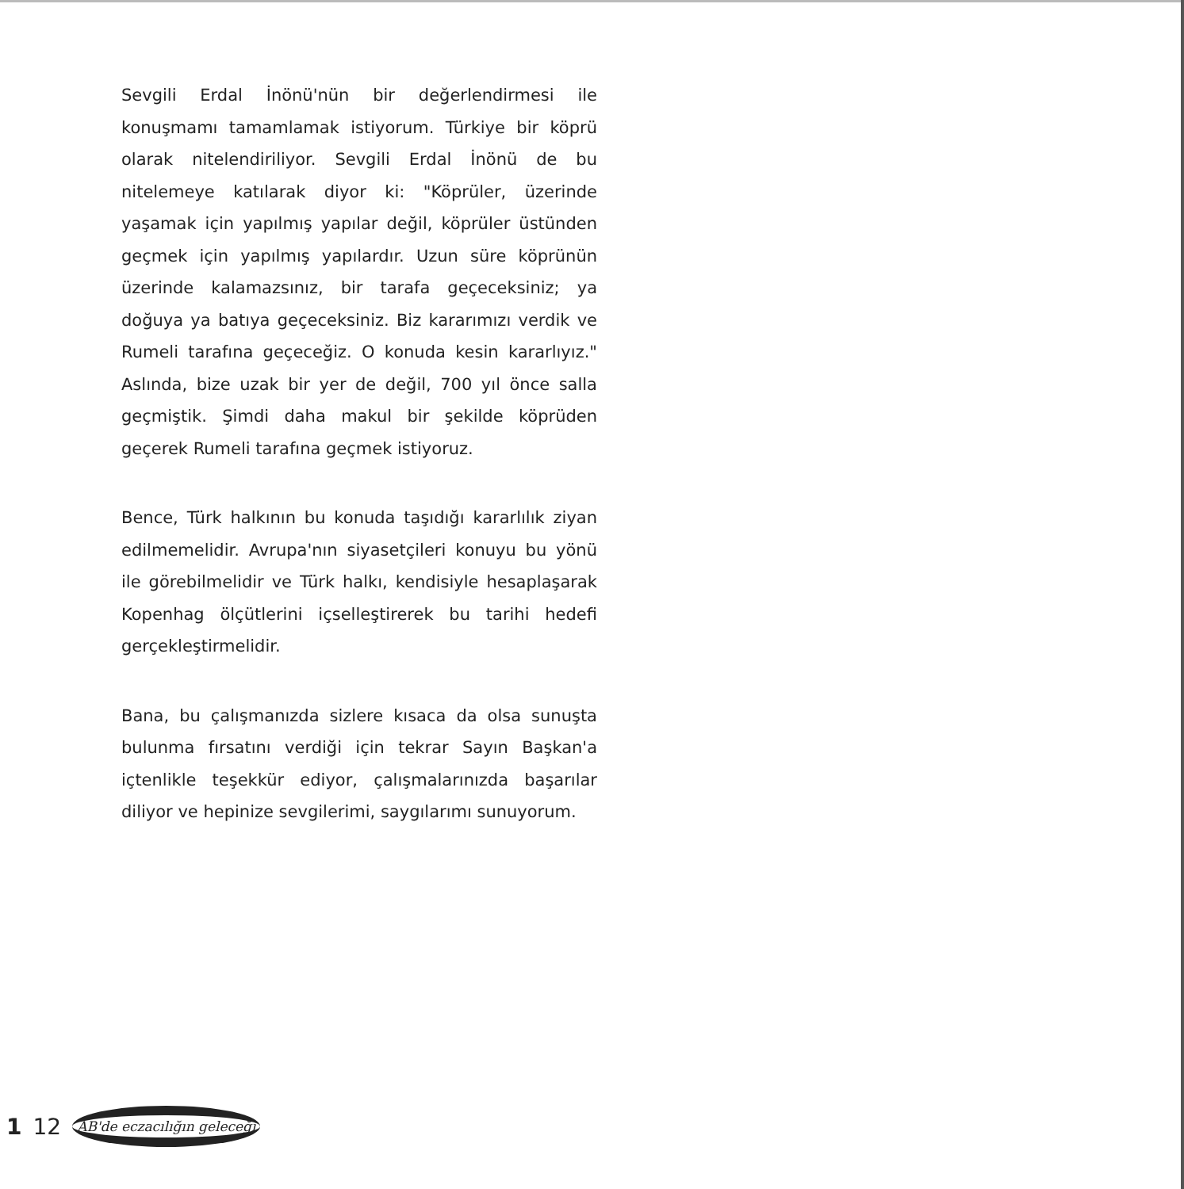Sevgili Erdal İnönü'nün bir değerlendirmesi ile konuşmamı tamamlamak istiyorum. Türkiye bir köprü olarak nitelendiriliyor. Sevgili Erdal İnönü de bu nitelemeye katılarak diyor ki: "Köprüler, üzerinde yaşamak için yapılmış yapılar değil, köprüler üstünden geçmek için yapılmış yapılardır. Uzun süre köprünün üzerinde kalamazsınız, bir tarafa geçeceksiniz; ya doğuya ya batıya geçeceksiniz. Biz kararımızı verdik ve Rumeli tarafına geçeceğiz. O konuda kesin kararlıyız." Aslında, bize uzak bir yer de değil, 700 yıl önce salla geçmiştik. Şimdi daha makul bir şekilde köprüden geçerek Rumeli tarafına geçmek istiyoruz.
Bence, Türk halkının bu konuda taşıdığı kararlılık ziyan edilmemelidir. Avrupa'nın siyasetçileri konuyu bu yönü ile görebilmelidir ve Türk halkı, kendisiyle hesaplaşarak Kopenhag ölçütlerini içselleştirerek bu tarihi hedefi gerçekleştirmelidir.
Bana, bu çalışmanızda sizlere kısaca da olsa sunuşta bulunma fırsatını verdiği için tekrar Sayın Başkan'a içtenlikle teşekkür ediyor, çalışmalarınızda başarılar diliyor ve hepinize sevgilerimi, saygılarımı sunuyorum.
1 12 AB'de eczacılığın geleceği